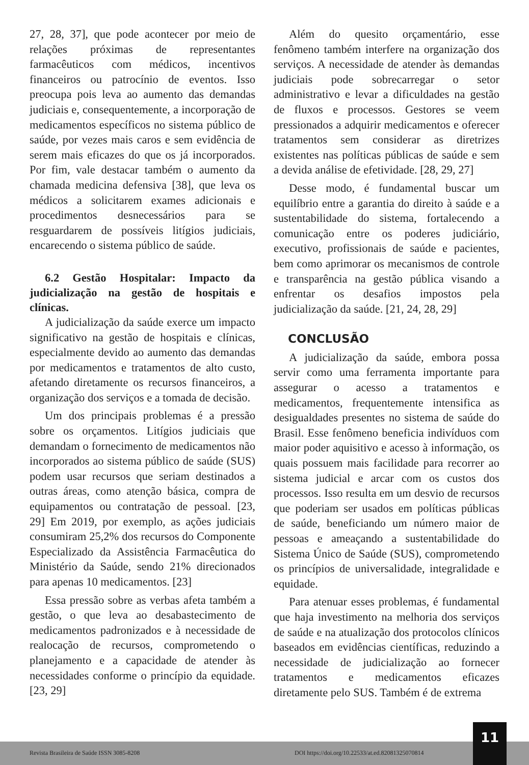27, 28, 37], que pode acontecer por meio de relações próximas de representantes farmacêuticos com médicos, incentivos financeiros ou patrocínio de eventos. Isso preocupa pois leva ao aumento das demandas judiciais e, consequentemente, a incorporação de medicamentos específicos no sistema público de saúde, por vezes mais caros e sem evidência de serem mais eficazes do que os já incorporados. Por fim, vale destacar também o aumento da chamada medicina defensiva [38], que leva os médicos a solicitarem exames adicionais e procedimentos desnecessários para se resguardarem de possíveis litígios judiciais, encarecendo o sistema público de saúde.
6.2 Gestão Hospitalar: Impacto da judicialização na gestão de hospitais e clínicas.
A judicialização da saúde exerce um impacto significativo na gestão de hospitais e clínicas, especialmente devido ao aumento das demandas por medicamentos e tratamentos de alto custo, afetando diretamente os recursos financeiros, a organização dos serviços e a tomada de decisão.
Um dos principais problemas é a pressão sobre os orçamentos. Litígios judiciais que demandam o fornecimento de medicamentos não incorporados ao sistema público de saúde (SUS) podem usar recursos que seriam destinados a outras áreas, como atenção básica, compra de equipamentos ou contratação de pessoal. [23, 29] Em 2019, por exemplo, as ações judiciais consumiram 25,2% dos recursos do Componente Especializado da Assistência Farmacêutica do Ministério da Saúde, sendo 21% direcionados para apenas 10 medicamentos. [23]
Essa pressão sobre as verbas afeta também a gestão, o que leva ao desabastecimento de medicamentos padronizados e à necessidade de realocação de recursos, comprometendo o planejamento e a capacidade de atender às necessidades conforme o princípio da equidade. [23, 29]
Além do quesito orçamentário, esse fenômeno também interfere na organização dos serviços. A necessidade de atender às demandas judiciais pode sobrecarregar o setor administrativo e levar a dificuldades na gestão de fluxos e processos. Gestores se veem pressionados a adquirir medicamentos e oferecer tratamentos sem considerar as diretrizes existentes nas políticas públicas de saúde e sem a devida análise de efetividade. [28, 29, 27]
Desse modo, é fundamental buscar um equilíbrio entre a garantia do direito à saúde e a sustentabilidade do sistema, fortalecendo a comunicação entre os poderes judiciário, executivo, profissionais de saúde e pacientes, bem como aprimorar os mecanismos de controle e transparência na gestão pública visando a enfrentar os desafios impostos pela judicialização da saúde. [21, 24, 28, 29]
CONCLUSÃO
A judicialização da saúde, embora possa servir como uma ferramenta importante para assegurar o acesso a tratamentos e medicamentos, frequentemente intensifica as desigualdades presentes no sistema de saúde do Brasil. Esse fenômeno beneficia indivíduos com maior poder aquisitivo e acesso à informação, os quais possuem mais facilidade para recorrer ao sistema judicial e arcar com os custos dos processos. Isso resulta em um desvio de recursos que poderiam ser usados em políticas públicas de saúde, beneficiando um número maior de pessoas e ameaçando a sustentabilidade do Sistema Único de Saúde (SUS), comprometendo os princípios de universalidade, integralidade e equidade.
Para atenuar esses problemas, é fundamental que haja investimento na melhoria dos serviços de saúde e na atualização dos protocolos clínicos baseados em evidências científicas, reduzindo a necessidade de judicialização ao fornecer tratamentos e medicamentos eficazes diretamente pelo SUS. Também é de extrema
Revista Brasileira de Saúde ISSN 3085-8208 DOI https://doi.org/10.22533/at.ed.82081325070814
11